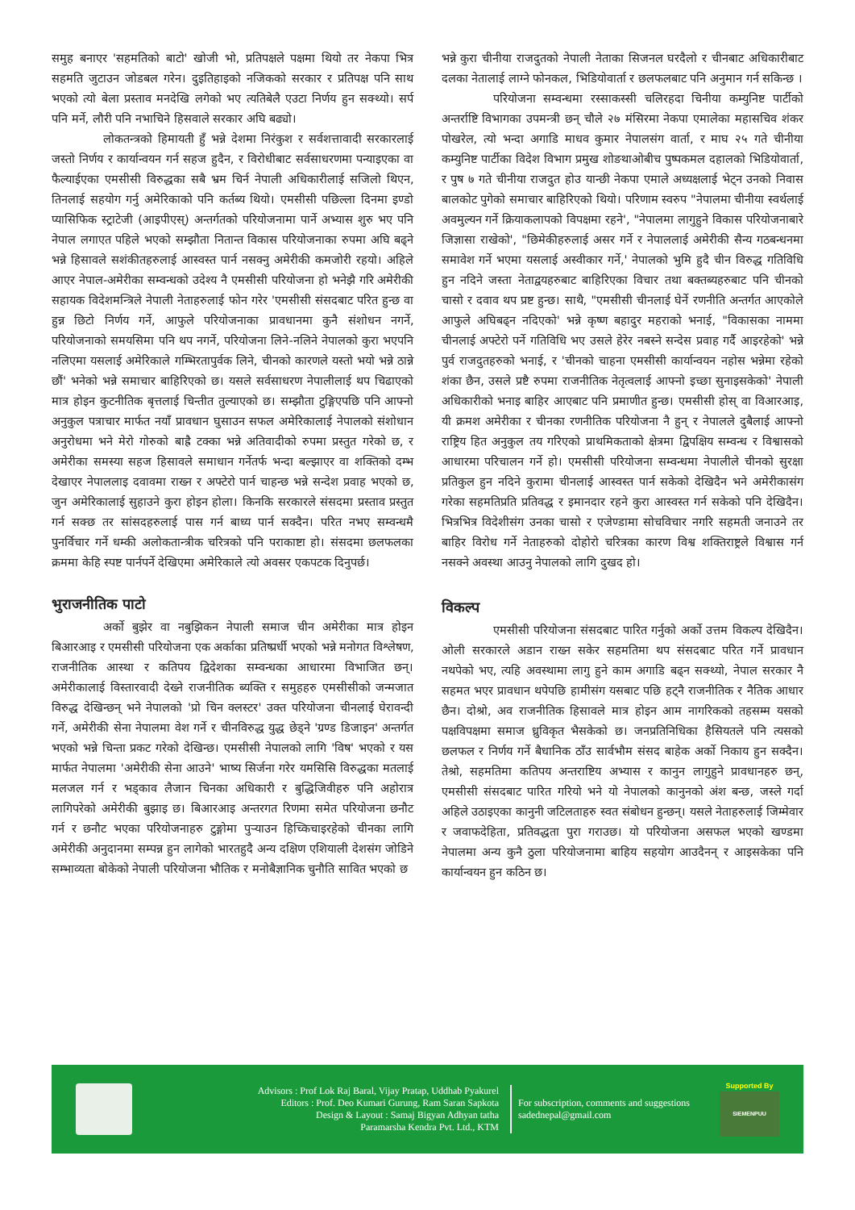समुह बनाएर 'सहमतिको बाटो' खोजी भो, प्रतिपक्षले पक्षमा थियो तर नेकपा भित्र सहमति जुटाउन जोडबल गरेन। दुइतिहाइको नजिकको सरकार र प्रतिपक्ष पनि साथ भएको त्यो बेला प्रस्ताव मनदेखि लगेको भए त्यतिबेलै एउटा निर्णय हुन सक्थ्यो। सर्प पनि मर्ने, लौरी पनि नभाचिने हिसवाले सरकार अघि बढ्यो।
लोकतन्त्रको हिमायती हुँ भन्ने देशमा निरंकुश र सर्वशत्तावादी सरकारलाई जस्तो निर्णय र कार्यान्वयन गर्न सहज हुदैन, र विरोधीबाट सर्वसाधरणमा पन्याइएका वा फैल्याईएका एमसीसी विरुद्धका सबै भ्रम चिर्न नेपाली अधिकारीलाई सजिलो थिएन, तिनलाई सहयोग गर्नु अमेरिकाको पनि कर्तब्य थियो। एमसीसी पछिल्ला दिनमा इण्डो प्यासिफिक स्ट्राटेजी (आइपीएस्) अन्तर्गतको परियोजनामा पार्ने अभ्यास शुरु भए पनि नेपाल लगाएत पहिले भएको सम्झौता नितान्त विकास परियोजनाका रुपमा अघि बढ्ने भन्ने हिसावले सशंकीतहरुलाई आस्वस्त पार्न नसक्नु अमेरीकी कमजोरी रहयो। अहिले आएर नेपाल-अमेरीका सम्वन्धको उदेश्य नै एमसीसी परियोजना हो भनेझै गरि अमेरीकी सहायक विदेशमन्त्रिले नेपाली नेताहरुलाई फोन गरेर 'एमसीसी संसदबाट परित हुन्छ वा हुन्न छिटो निर्णय गर्ने, आफुले परियोजनाका प्रावधानमा कुनै संशोधन नगर्ने, परियोजनाको समयसिमा पनि थप नगर्ने, परियोजना लिने-नलिने नेपालको कुरा भएपनि नलिएमा यसलाई अमेरिकाले गम्भिरतापुर्वक लिने, चीनको कारणले यस्तो भयो भन्ने ठान्ने छौं' भनेको भन्ने समाचार बाहिरिएको छ। यसले सर्वसाधरण नेपालीलाई थप चिढाएको मात्र होइन कुटनीतिक बृत्तलाई चिन्तीत तुल्याएको छ। सम्झौता टुङ्गिएपछि पनि आफ्नो अनुकुल पत्राचार मार्फत नयाँ प्रावधान घुसाउन सफल अमेरिकालाई नेपालको संशोधान अनुरोधमा भने मेरो गोरुको बाह्रै टक्का भन्ने अतिवादीको रुपमा प्रस्तुत गरेको छ, र अमेरीका समस्या सहज हिसावले समाधान गर्नेतर्फ भन्दा बल्झाएर वा शक्तिको दम्भ देखाएर नेपाललाइ दवावमा राख्न र अफ्टेरो पार्न चाहन्छ भन्ने सन्देश प्रवाह भएको छ, जुन अमेरिकालाई सुहाउने कुरा होइन होला। किनकि सरकारले संसदमा प्रस्ताव प्रस्तुत गर्न सक्छ तर सांसदहरुलाई पास गर्न बाध्य पार्न सक्दैन। परित नभए सम्वन्धमै पुनर्विचार गर्ने धम्की अलोकतान्त्रीक चरित्रको पनि पराकाष्टा हो। संसदमा छलफलका क्रममा केहि स्पष्ट पार्नपर्ने देखिएमा अमेरिकाले त्यो अवसर एकपटक दिनुपर्छ।
भुराजनीतिक पाटो
अर्को बुझेर वा नबुझिकन नेपाली समाज चीन अमेरीका मात्र होइन बिआरआइ र एमसीसी परियोजना एक अर्काका प्रतिष्प्रर्धी भएको भन्ने मनोगत विश्लेषण, राजनीतिक आस्था र कतिपय द्विदेशका सम्वन्धका आधारमा विभाजित छन्। अमेरीकालाई विस्तारवादी देख्ने राजनीतिक ब्यक्ति र समुहहरु एमसीसीको जन्मजात विरुद्ध देखिन्छन् भने नेपालको 'प्रो चिन क्लस्टर' उक्त परियोजना चीनलाई घेरावन्दी गर्ने, अमेरीकी सेना नेपालमा वेश गर्ने र चीनविरुद्ध युद्ध छेड्ने 'ग्रण्ड डिजाइन' अन्तर्गत भएको भन्ने चिन्ता प्रकट गरेको देखिन्छ। एमसीसी नेपालको लागि 'विष' भएको र यस मार्फत नेपालमा 'अमेरीकी सेना आउने' भाष्य सिर्जना गरेर यमसिसि विरुद्धका मतलाई मलजल गर्न र भड्काव लैजान चिनका अधिकारी र बुद्धिजिवीहरु पनि अहोरात्र लागिपरेको अमेरीकी बुझाइ छ। बिआरआइ अन्तरगत रिणमा समेत परियोजना छनौट गर्न र छनौट भएका परियोजनाहरु टुङ्गोमा पुऱ्याउन हिच्किचाइरहेको चीनका लागि अमेरीकी अनुदानमा सम्पन्न हुन लागेको भारतहुदै अन्य दक्षिण एशियाली देशसंग जोडिने सम्भाव्यता बोकेको नेपाली परियोजना भौतिक र मनोबैज्ञानिक चुनौति सावित भएको छ
भन्ने कुरा चीनीया राजदुतको नेपाली नेताका सिजनल घरदैलो र चीनबाट अधिकारीबाट दलका नेतालाई लाग्ने फोनकल, भिडियोवार्ता र छलफलबाट पनि अनुमान गर्न सकिन्छ ।
परियोजना सम्वन्धमा रस्साकस्सी चलिरहदा चिनीया कम्युनिष्ट पार्टीको अन्तर्राष्टि विभागका उपमन्त्री छन् चौले २७ मंसिरमा नेकपा एमालेका महासचिव शंकर पोखरेल, त्यो भन्दा अगाडि माधव कुमार नेपालसंग वार्ता, र माघ २५ गते चीनीया कम्युनिष्ट पार्टीका विदेश विभाग प्रमुख शोङथाओबीच पुष्पकमल दहालको भिडियोवार्ता, र पुष ७ गते चीनीया राजदुत होउ यान्छी नेकपा एमाले अध्यक्षलाई भेट्न उनको निवास बालकोट पुगेको समाचार बाहिरिएको थियो। परिणाम स्वरुप "नेपालमा चीनीया स्वर्थलाई अवमुल्यन गर्ने क्रियाकलापको विपक्षमा रहने', "नेपालमा लागुहुने विकास परियोजनाबारे जिज्ञासा राखेको', "छिमेकीहरुलाई असर गर्ने र नेपाललाई अमेरीकी सैन्य गठबन्धनमा समावेश गर्ने भएमा यसलाई अस्वीकार गर्ने,' नेपालको भुमि हुदै चीन विरुद्ध गतिविधि हुन नदिने जस्ता नेताद्वयहरुबाट बाहिरिएका विचार तथा बक्तब्यहरुबाट पनि चीनको चासो र दवाव थप प्रष्ट हुन्छ। साथै, "एमसीसी चीनलाई घेर्ने रणनीति अन्तर्गत आएकोले आफुले अघिबढ्न नदिएको' भन्ने कृष्ण बहादुर महराको भनाई, "विकासका नाममा चीनलाई अफ्टेरो पर्ने गतिविधि भए उसले हेरेर नबस्ने सन्देस प्रवाह गर्दै आइरहेको' भन्ने पुर्व राजदुतहरुको भनाई, र 'चीनको चाहना एमसीसी कार्यान्वयन नहोस भन्नेमा रहेको शंका छैन, उसले प्रष्टै रुपमा राजनीतिक नेतृत्वलाई आफ्नो इच्छा सुनाइसकेको' नेपाली अधिकारीको भनाइ बाहिर आएबाट पनि प्रमाणीत हुन्छ। एमसीसी होस् वा विआरआइ, यी क्रमश अमेरीका र चीनका रणनीतिक परियोजना नै हुन् र नेपालले दुबैलाई आफ्नो राष्ट्रिय हित अनुकुल तय गरिएको प्राथमिकताको क्षेत्रमा द्विपक्षिय सम्वन्ध र विश्वासको आधारमा परिचालन गर्ने हो। एमसीसी परियोजना सम्वन्धमा नेपालीले चीनको सुरक्षा प्रतिकुल हुन नदिने कुरामा चीनलाई आस्वस्त पार्न सकेको देखिदैन भने अमेरीकासंग गरेका सहमतिप्रति प्रतिवद्ध र इमानदार रहने कुरा आस्वस्त गर्न सकेको पनि देखिदैन। भित्रभित्र विदेशीसंग उनका चासो र एजेण्डामा सोचविचार नगरि सहमती जनाउने तर बाहिर विरोध गर्ने नेताहरुको दोहोरो चरित्रका कारण विश्व शक्तिराष्ट्रले विश्वास गर्न नसक्ने अवस्था आउनु नेपालको लागि दुखद हो।
विकल्प
एमसीसी परियोजना संसदबाट पारित गर्नुको अर्को उत्तम विकल्प देखिदैन। ओली सरकारले अडान राख्न सकेर सहमतिमा थप संसदबाट परित गर्ने प्रावधान नथपेको भए, त्यहि अवस्थामा लागु हुने काम अगाडि बढ्न सक्थ्यो, नेपाल सरकार नै सहमत भएर प्रावधान थपेपछि हामीसंग यसबाट पछि हट्नै राजनीतिक र नैतिक आधार छैन। दोश्रो, अव राजनीतिक हिसावले मात्र होइन आम नागरिकको तहसम्म यसको पक्षविपक्षमा समाज ध्रुविकृत भैसकेको छ। जनप्रतिनिधिका हैसियतले पनि त्यसको छलफल र निर्णय गर्ने बैधानिक ठाँउ सार्वभौम संसद बाहेक अर्को निकाय हुन सक्दैन। तेश्रो, सहमतिमा कतिपय अन्तराष्टिय अभ्यास र कानुन लागुहुने प्रावधानहरु छन्, एमसीसी संसदबाट पारित गरियो भने यो नेपालको कानुनको अंश बन्छ, जस्ले गर्दा अहिले उठाइएका कानुनी जटिलताहरु स्वत संबोधन हुन्छन्। यसले नेताहरुलाई जिम्मेवार र जवाफदेहिता, प्रतिवद्धता पुरा गराउछ। यो परियोजना असफल भएको खण्डमा नेपालमा अन्य कुनै ठुला परियोजनामा बाहिय सहयोग आउदैनन् र आइसकेका पनि कार्यान्वयन हुन कठिन छ।
Advisors : Prof Lok Raj Baral, Vijay Pratap, Uddhab Pyakurel
Editors : Prof. Deo Kumari Gurung, Ram Saran Sapkota
Design & Layout : Samaj Bigyan Adhyan tatha
Paramarsha Kendra Pvt. Ltd., KTM
For subscription, comments and suggestions
sadednepal@gmail.com
Supported By
SIEMENPUU